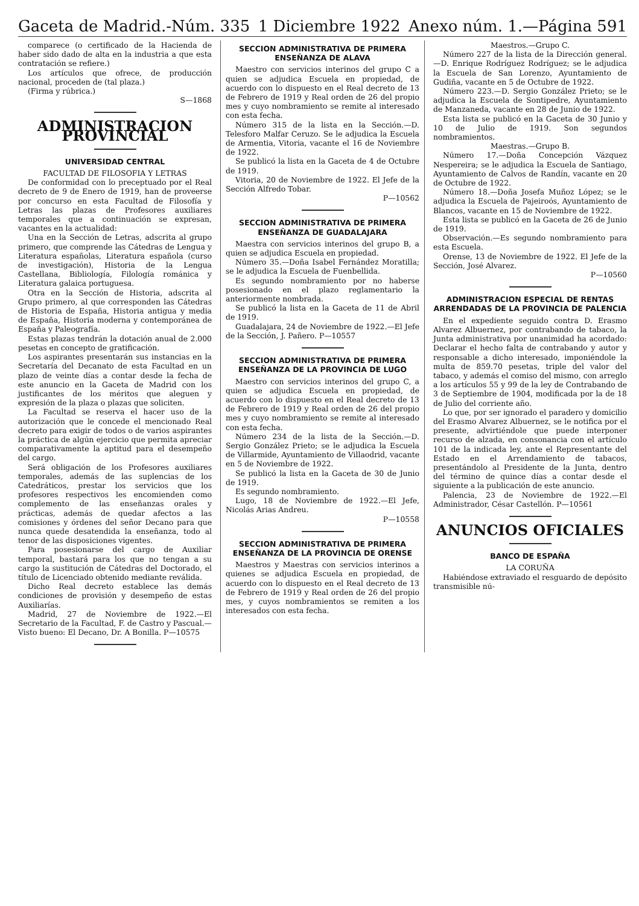Gaceta de Madrid.-Núm. 335 1 Diciembre 1922 Anexo núm. 1.—Página 591
comparece (o certificado de la Hacienda de haber sido dado de alta en la industria a que esta contratación se refiere.)
Los artículos que ofrece, de producción nacional, proceden de (tal plaza.)
(Firma y rúbrica.)
S—1868
ADMINISTRACION PROVINCIAL
UNIVERSIDAD CENTRAL
FACULTAD DE FILOSOFIA Y LETRAS
De conformidad con lo preceptuado por el Real decreto de 9 de Enero de 1919, han de proveerse por concurso en esta Facultad de Filosofía y Letras las plazas de Profesores auxiliares temporales que a continuación se expresan, vacantes en la actualidad:
Una en la Sección de Letras, adscrita al grupo primero, que comprende las Cátedras de Lengua y Literatura españolas, Literatura española (curso de investigación), Historia de la Lengua Castellana, Bibliología, Filología románica y Literatura galaica portuguesa.
Otra en la Sección de Historia, adscrita al Grupo primero, al que corresponden las Cátedras de Historia de España, Historia antigua y media de España, Historia moderna y contemporánea de España y Paleografía.
Estas plazas tendrán la dotación anual de 2.000 pesetas en concepto de gratificación.
Los aspirantes presentarán sus instancias en la Secretaría del Decanato de esta Facultad en un plazo de veinte días a contar desde la fecha de este anuncio en la Gaceta de Madrid con los justificantes de los méritos que aleguen y expresión de la plaza o plazas que soliciten.
La Facultad se reserva el hacer uso de la autorización que le concede el mencionado Real decreto para exigir de todos o de varios aspirantes la práctica de algún ejercicio que permita apreciar comparativamente la aptitud para el desempeño del cargo.
Será obligación de los Profesores auxiliares temporales, además de las suplencias de los Catedráticos, prestar los servicios que los profesores respectivos les encomienden como complemento de las enseñanzas orales y prácticas, además de quedar afectos a las comisiones y órdenes del señor Decano para que nunca quede desatendida la enseñanza, todo al tenor de las disposiciones vigentes.
Para posesionarse del cargo de Auxiliar temporal, bastará para los que no tengan a su cargo la sustitución de Cátedras del Doctorado, el título de Licenciado obtenido mediante reválida.
Dicho Real decreto establece las demás condiciones de provisión y desempeño de estas Auxiliarías.
Madrid, 27 de Noviembre de 1922.—El Secretario de la Facultad, F. de Castro y Pascual.—Visto bueno: El Decano, Dr. A Bonilla. P—10575
SECCION ADMINISTRATIVA DE PRIMERA ENSEÑANZA DE ALAVA
Maestro con servicios interinos del grupo C a quien se adjudica Escuela en propiedad, de acuerdo con lo dispuesto en el Real decreto de 13 de Febrero de 1919 y Real orden de 26 del propio mes y cuyo nombramiento se remite al interesado con esta fecha.
Número 315 de la lista en la Sección.—D. Telesforo Malfar Ceruzo. Se le adjudica la Escuela de Armentia, Vitoria, vacante el 16 de Noviembre de 1922.
Se publicó la lista en la Gaceta de 4 de Octubre de 1919.
Vitoria, 20 de Noviembre de 1922. El Jefe de la Sección Alfredo Tobar.
P—10562
SECCION ADMINISTRATIVA DE PRIMERA ENSEÑANZA DE GUADALAJARA
Maestra con servicios interinos del grupo B, a quien se adjudica Escuela en propiedad.
Número 35.—Doña Isabel Fernández Moratilla; se le adjudica la Escuela de Fuenbellida.
Es segundo nombramiento por no haberse posesionado en el plazo reglamentario la anteriormente nombrada.
Se publicó la lista en la Gaceta de 11 de Abril de 1919.
Guadalajara, 24 de Noviembre de 1922.—El Jefe de la Sección, J. Pañero. P—10557
SECCION ADMINISTRATIVA DE PRIMERA ENSEÑANZA DE LA PROVINCIA DE LUGO
Maestro con servicios interinos del grupo C, a quien se adjudica Escuela en propiedad, de acuerdo con lo dispuesto en el Real decreto de 13 de Febrero de 1919 y Real orden de 26 del propio mes y cuyo nombramiento se remite al interesado con esta fecha.
Número 234 de la lista de la Sección.—D. Sergio González Prieto; se le adjudica la Escuela de Villarmide, Ayuntamiento de Villaodrid, vacante en 5 de Noviembre de 1922.
Se publicó la lista en la Gaceta de 30 de Junio de 1919.
Es segundo nombramiento.
Lugo, 18 de Noviembre de 1922.—El Jefe, Nicolás Arias Andreu.
P—10558
SECCION ADMINISTRATIVA DE PRIMERA ENSEÑANZA DE LA PROVINCIA DE ORENSE
Maestros y Maestras con servicios interinos a quienes se adjudica Escuela en propiedad, de acuerdo con lo dispuesto en el Real decreto de 13 de Febrero de 1919 y Real orden de 26 del propio mes, y cuyos nombramientos se remiten a los interesados con esta fecha.
Maestros.—Grupo C.
Número 227 de la lista de la Dirección general.—D. Enrique Rodríguez Rodríguez; se le adjudica la Escuela de San Lorenzo, Ayuntamiento de Gudiña, vacante en 5 de Octubre de 1922.
Número 223.—D. Sergio González Prieto; se le adjudica la Escuela de Sontipedre, Ayuntamiento de Manzaneda, vacante en 28 de Junio de 1922.
Esta lista se publicó en la Gaceta de 30 Junio y 10 de Julio de 1919. Son segundos nombramientos.
Maestras.—Grupo B.
Número 17.—Doña Concepción Vázquez Nespereira; se le adjudica la Escuela de Santiago, Ayuntamiento de Calvos de Randín, vacante en 20 de Octubre de 1922.
Número 18.—Doña Josefa Muñoz López; se le adjudica la Escuela de Pajeiroós, Ayuntamiento de Blancos, vacante en 15 de Noviembre de 1922.
Esta lista se publicó en la Gaceta de 26 de Junio de 1919.
Observación.—Es segundo nombramiento para esta Escuela.
Orense, 13 de Noviembre de 1922. El Jefe de la Sección, José Alvarez.
P—10560
ADMINISTRACION ESPECIAL DE RENTAS ARRENDADAS DE LA PROVINCIA DE PALENCIA
En el expediente seguido contra D. Erasmo Alvarez Albuernez, por contrabando de tabaco, la Junta administrativa por unanimidad ha acordado: Declarar el hecho falta de contrabando y autor y responsable a dicho interesado, imponiéndole la multa de 859.70 pesetas, triple del valor del tabaco, y además el comiso del mismo, con arreglo a los artículos 55 y 99 de la ley de Contrabando de 3 de Septiembre de 1904, modificada por la de 18 de Julio del corriente año.
Lo que, por ser ignorado el paradero y domicilio del Erasmo Alvarez Albuernez, se le notifica por el presente, advirtiéndole que puede interponer recurso de alzada, en consonancia con el artículo 101 de la indicada ley, ante el Representante del Estado en el Arrendamiento de tabacos, presentándolo al Presidente de la Junta, dentro del término de quince días a contar desde el siguiente a la publicación de este anuncio.
Palencia, 23 de Noviembre de 1922.—El Administrador, César Castellón. P—10561
ANUNCIOS OFICIALES
BANCO DE ESPAÑA
LA CORUÑA
Habiéndose extraviado el resguardo de depósito transmisible nú-